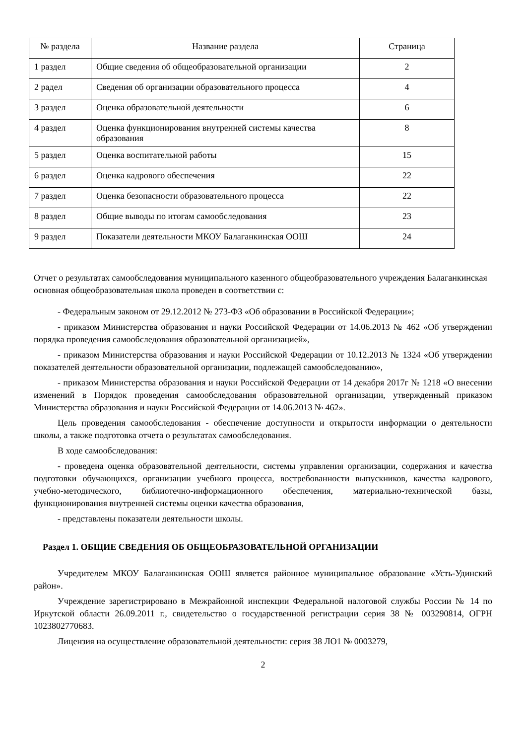| № раздела | Название раздела | Страница |
| --- | --- | --- |
| 1 раздел | Общие сведения об общеобразовательной организации | 2 |
| 2 радел | Сведения об организации образовательного процесса | 4 |
| 3 раздел | Оценка образовательной деятельности | 6 |
| 4 раздел | Оценка функционирования внутренней системы качества образования | 8 |
| 5 раздел | Оценка воспитательной работы | 15 |
| 6 раздел | Оценка кадрового обеспечения | 22 |
| 7 раздел | Оценка безопасности образовательного процесса | 22 |
| 8 раздел | Общие выводы по итогам самообследования | 23 |
| 9 раздел | Показатели деятельности МКОУ Балаганкинская ООШ | 24 |
Отчет о результатах самообследования муниципального казенного общеобразовательного учреждения Балаганкинская основная общеобразовательная школа проведен в соответствии с:
- Федеральным законом от 29.12.2012 № 273-ФЗ «Об образовании в Российской Федерации»;
- приказом Министерства образования и науки Российской Федерации от 14.06.2013 № 462 «Об утверждении порядка проведения самообследования образовательной организацией»,
- приказом Министерства образования и науки Российской Федерации от 10.12.2013 № 1324 «Об утверждении показателей деятельности образовательной организации, подлежащей самообследованию»,
- приказом Министерства образования и науки Российской Федерации от 14 декабря 2017г № 1218 «О внесении изменений в Порядок проведения самообследования образовательной организации, утвержденный приказом Министерства образования и науки Российской Федерации от 14.06.2013 № 462».
Цель проведения самообследования - обеспечение доступности и открытости информации о деятельности школы, а также подготовка отчета о результатах самообследования.
В ходе самообследования:
- проведена оценка образовательной деятельности, системы управления организации, содержания и качества подготовки обучающихся, организации учебного процесса, востребованности выпускников, качества кадрового, учебно-методического, библиотечно-информационного обеспечения, материально-технической базы, функционирования внутренней системы оценки качества образования,
- представлены показатели деятельности школы.
Раздел 1. ОБЩИЕ СВЕДЕНИЯ ОБ ОБЩЕОБРАЗОВАТЕЛЬНОЙ ОРГАНИЗАЦИИ
Учредителем МКОУ Балаганкинская ООШ является районное муниципальное образование «Усть-Удинский район».
Учреждение зарегистрировано в Межрайонной инспекции Федеральной налоговой службы России № 14 по Иркутской области 26.09.2011 г., свидетельство о государственной регистрации серия 38 № 003290814, ОГРН 1023802770683.
Лицензия на осуществление образовательной деятельности: серия 38 ЛО1 № 0003279,
2